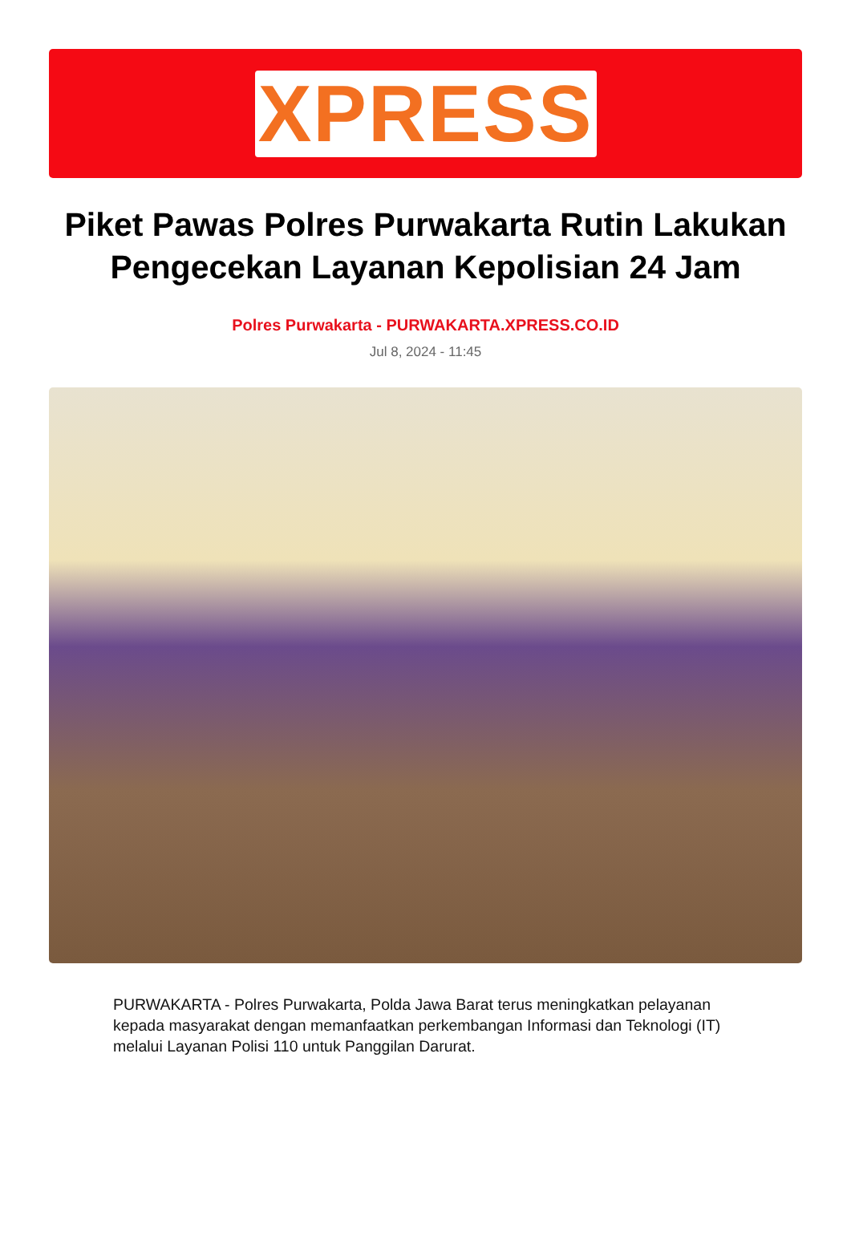XPRESS
Piket Pawas Polres Purwakarta Rutin Lakukan Pengecekan Layanan Kepolisian 24 Jam
Polres Purwakarta - PURWAKARTA.XPRESS.CO.ID
Jul 8, 2024 - 11:45
PURWAKARTA - Polres Purwakarta, Polda Jawa Barat terus meningkatkan pelayanan kepada masyarakat dengan memanfaatkan perkembangan Informasi dan Teknologi (IT) melalui Layanan Polisi 110 untuk Panggilan Darurat.